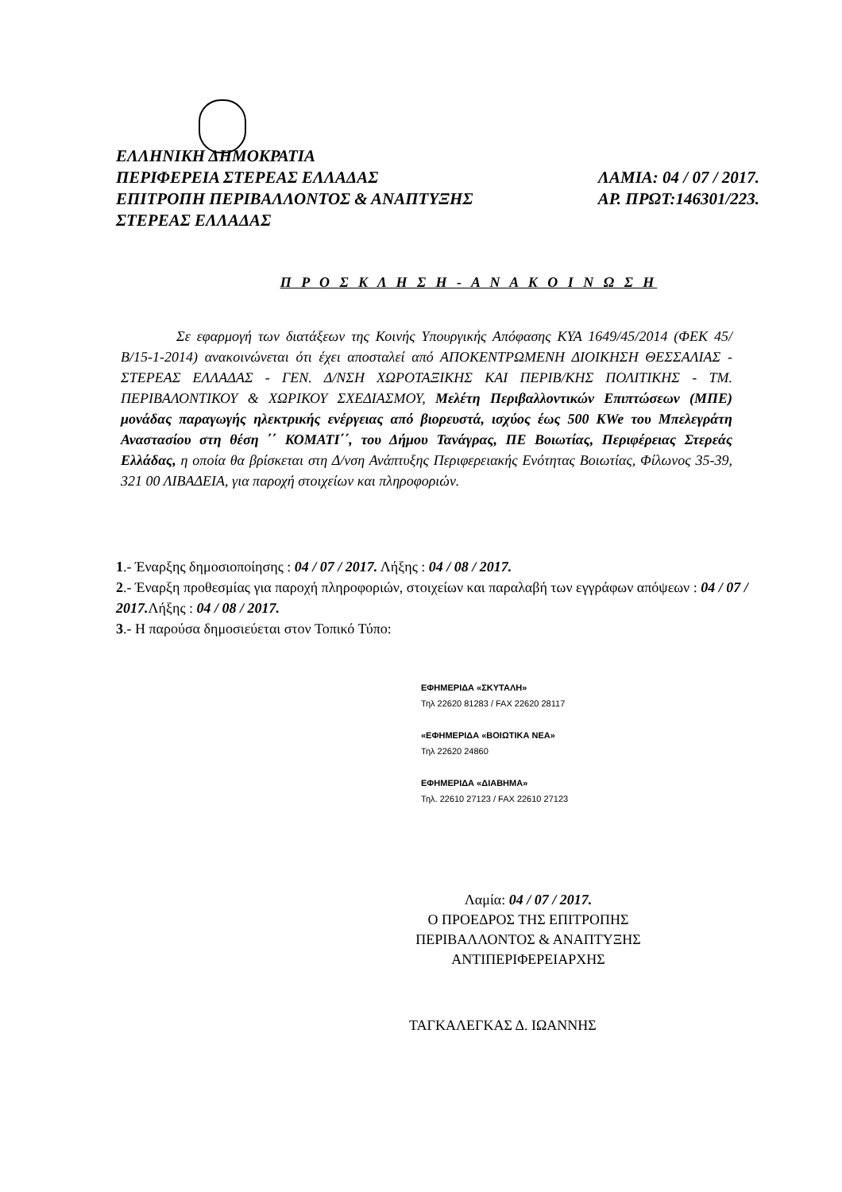ΕΛΛΗΝΙΚΗ ΔΗΜΟΚΡΑΤΙΑ
ΠΕΡΙΦΕΡΕΙΑ ΣΤΕΡΕΑΣ ΕΛΛΑΔΑΣ ΛΑΜΙΑ: 04 / 07 / 2017.
ΕΠΙΤΡΟΠΗ ΠΕΡΙΒΑΛΛΟΝΤΟΣ & ΑΝΑΠΤΥΞΗΣ ΑΡ. ΠΡΩΤ:146301/223.
ΣΤΕΡΕΑΣ ΕΛΛΑΔΑΣ
Π Ρ Ο Σ Κ Λ Η Σ Η - Α Ν Α Κ Ο Ι Ν Ω Σ Η
Σε εφαρμογή των διατάξεων της Κοινής Υπουργικής Απόφασης ΚΥΑ 1649/45/2014 (ΦΕΚ 45/Β/15-1-2014) ανακοινώνεται ότι έχει αποσταλεί από ΑΠΟΚΕΝΤΡΩΜΕΝΗ ΔΙΟΙΚΗΣΗ ΘΕΣΣΑΛΙΑΣ - ΣΤΕΡΕΑΣ ΕΛΛΑΔΑΣ - ΓΕΝ. Δ/ΝΣΗ ΧΩΡΟΤΑΞΙΚΗΣ ΚΑΙ ΠΕΡΙΒ/ΚΗΣ ΠΟΛΙΤΙΚΗΣ - ΤΜ. ΠΕΡΙΒΑΛΟΝΤΙΚΟΥ & ΧΩΡΙΚΟΥ ΣΧΕΔΙΑΣΜΟΥ, Μελέτη Περιβαλλοντικών Επιπτώσεων (ΜΠΕ) μονάδας παραγωγής ηλεκτρικής ενέργειας από βιορευστά, ισχύος έως 500 KWe του Μπελεγράτη Αναστασίου στη θέση ΄΄ ΚΟΜΑΤΙ΄΄, του Δήμου Τανάγρας, ΠΕ Βοιωτίας, Περιφέρειας Στερεάς Ελλάδας, η οποία θα βρίσκεται στη Δ/νση Ανάπτυξης Περιφερειακής Ενότητας Βοιωτίας, Φίλωνος 35-39, 321 00 ΛΙΒΑΔΕΙΑ, για παροχή στοιχείων και πληροφοριών.
1.- Έναρξης δημοσιοποίησης : 04 / 07 / 2017. Λήξης : 04 / 08 / 2017.
2.- Έναρξη προθεσμίας για παροχή πληροφοριών, στοιχείων και παραλαβή των εγγράφων απόψεων : 04 / 07 / 2017. Λήξης : 04 / 08 / 2017.
3.- Η παρούσα δημοσιεύεται στον Τοπικό Τύπο:
ΕΦΗΜΕΡΙΔΑ «ΣΚΥΤΑΛΗ»
Τηλ 22620 81283 / FAX 22620 28117
«ΕΦΗΜΕΡΙΔΑ «ΒΟΙΩΤΙΚΑ ΝΕΑ»
Τηλ 22620 24860
ΕΦΗΜΕΡΙΔΑ «ΔΙΑΒΗΜΑ»
Τηλ. 22610 27123 / FAX 22610 27123
Λαμία: 04 / 07 / 2017.
Ο ΠΡΟΕΔΡΟΣ ΤΗΣ ΕΠΙΤΡΟΠΗΣ
ΠΕΡΙΒΑΛΛΟΝΤΟΣ & ΑΝΑΠΤΥΞΗΣ
ΑΝΤΙΠΕΡΙΦΕΡΕΙΑΡΧΗΣ
ΤΑΓΚΑΛΕΓΚΑΣ Δ. ΙΩΑΝΝΗΣ